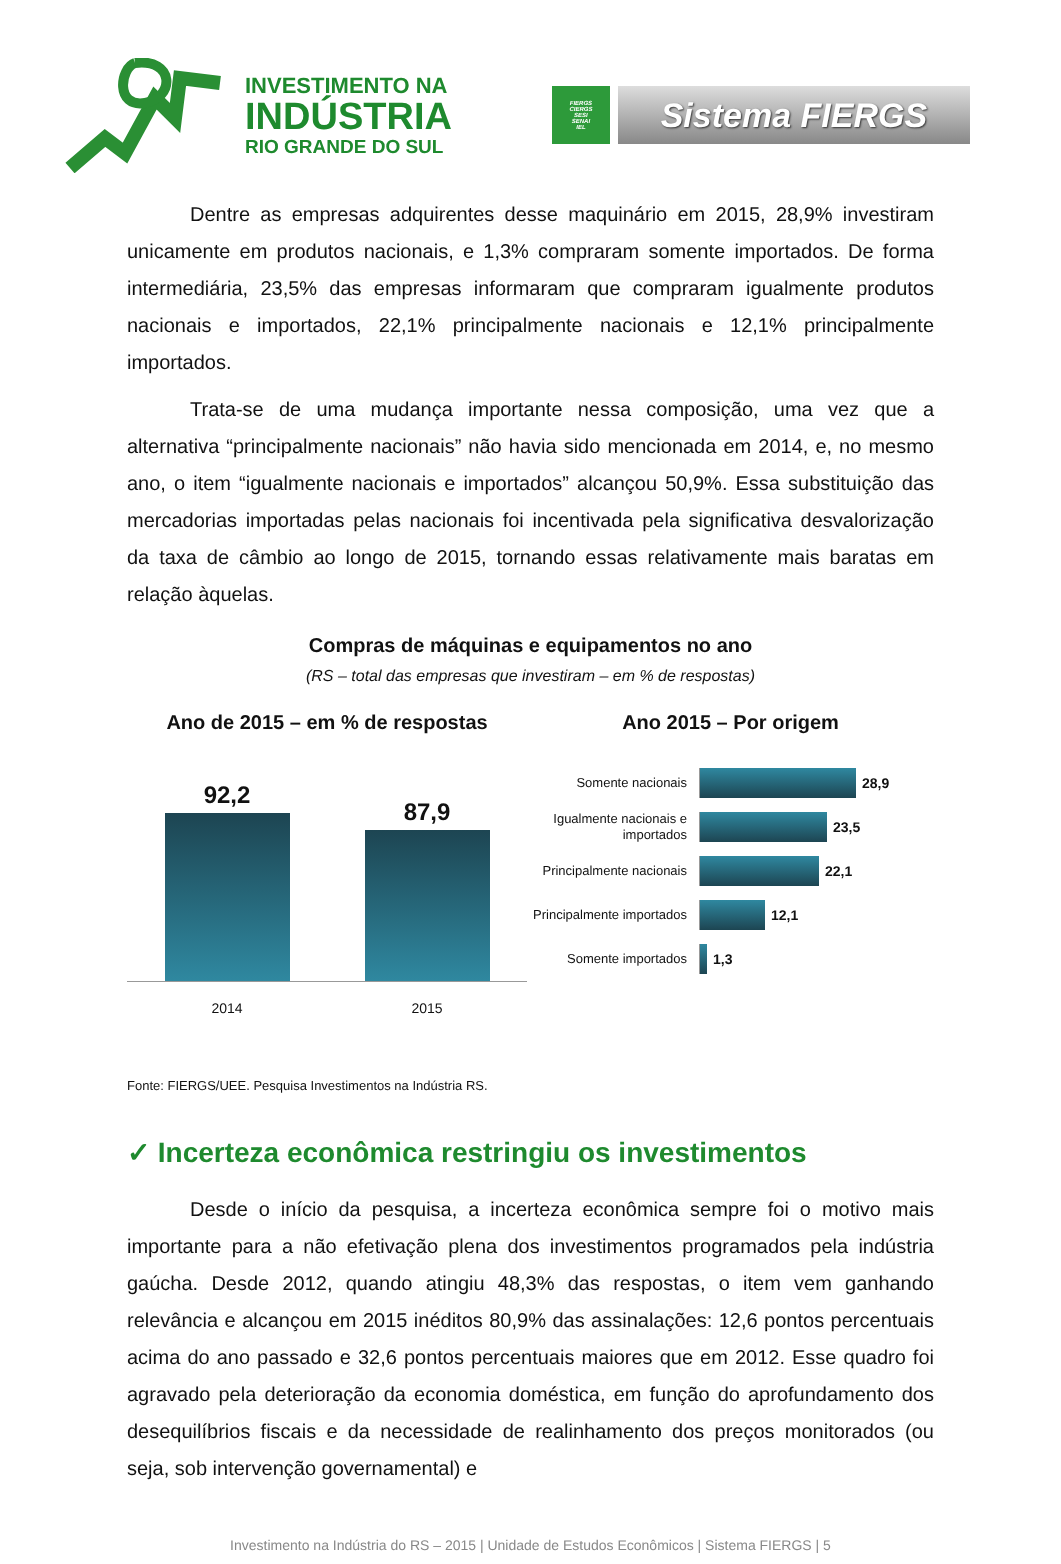INVESTIMENTO NA
INDÚSTRIA
RIO GRANDE DO SUL
FIERGS
CIERGS
SESI
SENAI
IEL
Sistema FIERGS
Dentre as empresas adquirentes desse maquinário em 2015, 28,9% investiram unicamente em produtos nacionais, e 1,3% compraram somente importados. De forma intermediária, 23,5% das empresas informaram que compraram igualmente produtos nacionais e importados, 22,1% principalmente nacionais e 12,1% principalmente importados.
Trata-se de uma mudança importante nessa composição, uma vez que a alternativa “principalmente nacionais” não havia sido mencionada em 2014, e, no mesmo ano, o item “igualmente nacionais e importados” alcançou 50,9%. Essa substituição das mercadorias importadas pelas nacionais foi incentivada pela significativa desvalorização da taxa de câmbio ao longo de 2015, tornando essas relativamente mais baratas em relação àquelas.
Compras de máquinas e equipamentos no ano
(RS – total das empresas que investiram – em % de respostas)
Ano de 2015 – em % de respostas
92,2
87,9
2014 2015
Ano 2015 – Por origem
Somente nacionais 28,9
Igualmente nacionais e importados
23,5
Principalmente nacionais
22,1
Principalmente importados
12,1
Somente importados 1,3
Fonte: FIERGS/UEE. Pesquisa Investimentos na Indústria RS.
✓ Incerteza econômica restringiu os investimentos
Desde o início da pesquisa, a incerteza econômica sempre foi o motivo mais importante para a não efetivação plena dos investimentos programados pela indústria gaúcha. Desde 2012, quando atingiu 48,3% das respostas, o item vem ganhando relevância e alcançou em 2015 inéditos 80,9% das assinalações: 12,6 pontos percentuais acima do ano passado e 32,6 pontos percentuais maiores que em 2012. Esse quadro foi agravado pela deterioração da economia doméstica, em função do aprofundamento dos desequilíbrios fiscais e da necessidade de realinhamento dos preços monitorados (ou seja, sob intervenção governamental) e
Investimento na Indústria do RS – 2015 | Unidade de Estudos Econômicos | Sistema FIERGS | 5